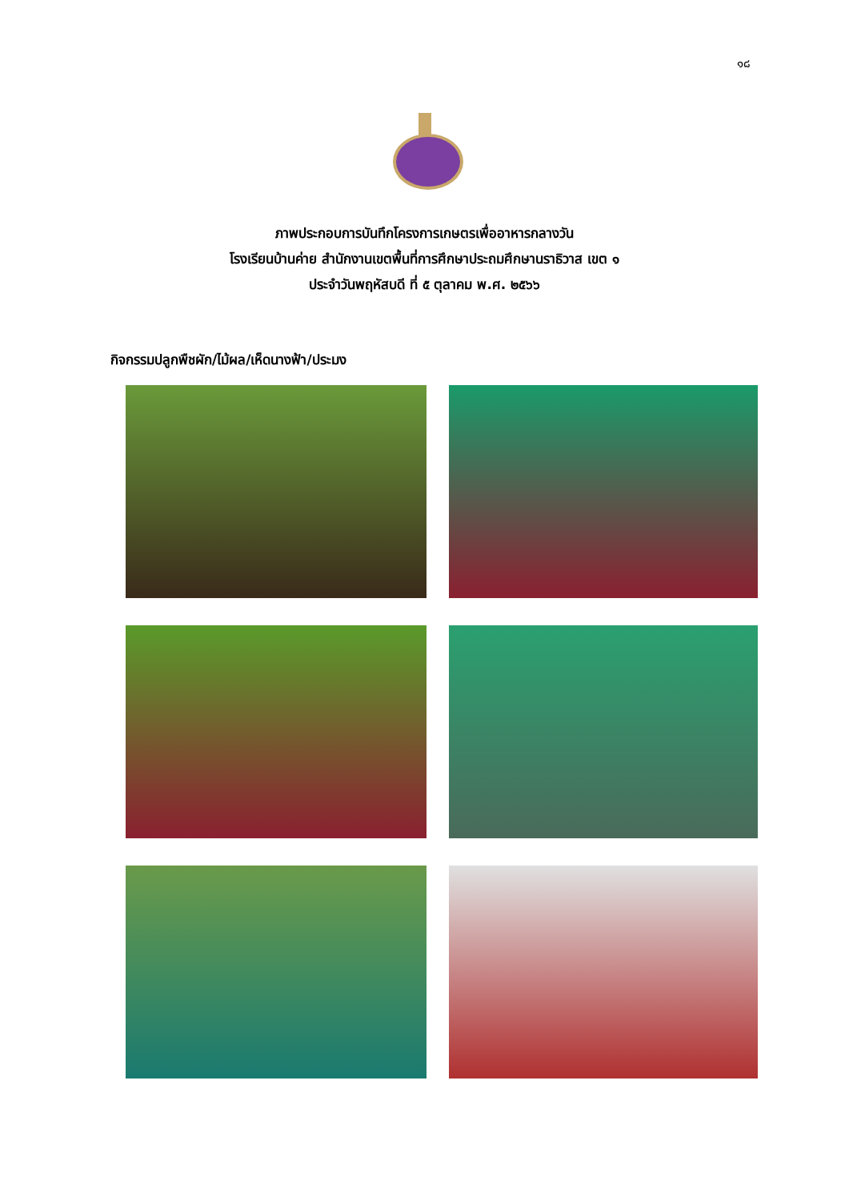๑๘
ภาพประกอบการบันทึกโครงการเกษตรเพื่ออาหารกลางวัน
โรงเรียนบ้านค่าย สำนักงานเขตพื้นที่การศึกษาประถมศึกษานราธิวาส เขต ๑
ประจำวันพฤหัสบดี ที่ ๕ ตุลาคม พ.ศ. ๒๕๖๖
กิจกรรมปลูกพืชผัก/ไม้ผล/เห็ดนางฟ้า/ประมง